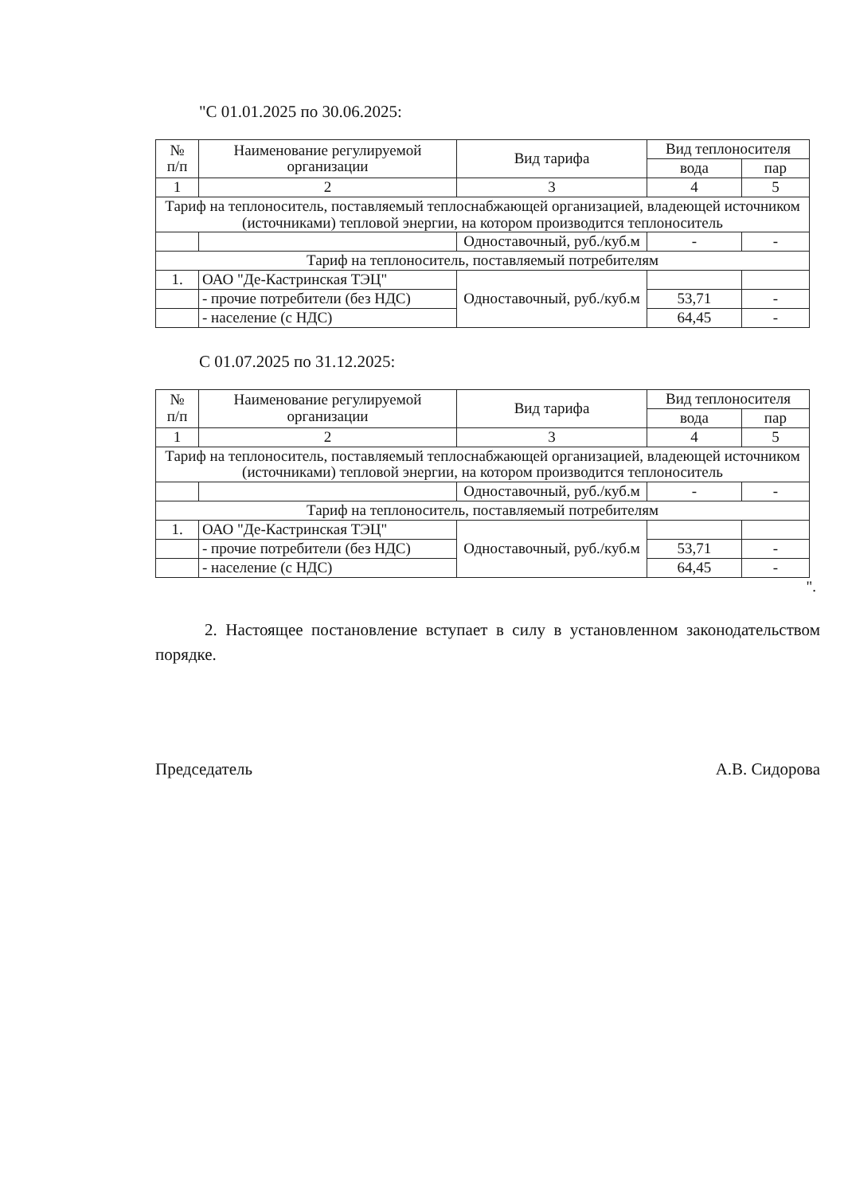"С 01.01.2025 по 30.06.2025:
| № п/п | Наименование регулируемой организации | Вид тарифа | Вид теплоносителя | |
| --- | --- | --- | --- | --- |
| | | | вода | пар |
| 1 | 2 | 3 | 4 | 5 |
| Тариф на теплоноситель, поставляемый теплоснабжающей организацией, владеющей источником (источниками) тепловой энергии, на котором производится теплоноситель | | | | |
| | | Одноставочный, руб./куб.м | - | - |
| Тариф на теплоноситель, поставляемый потребителям | | | | |
| 1. | ОАО "Де-Кастринская ТЭЦ" | Одноставочный, руб./куб.м | | |
| | - прочие потребители (без НДС) | | 53,71 | - |
| | - население (с НДС) | | 64,45 | - |
С 01.07.2025 по 31.12.2025:
| № п/п | Наименование регулируемой организации | Вид тарифа | Вид теплоносителя | |
| --- | --- | --- | --- | --- |
| | | | вода | пар |
| 1 | 2 | 3 | 4 | 5 |
| Тариф на теплоноситель, поставляемый теплоснабжающей организацией, владеющей источником (источниками) тепловой энергии, на котором производится теплоноситель | | | | |
| | | Одноставочный, руб./куб.м | - | - |
| Тариф на теплоноситель, поставляемый потребителям | | | | |
| 1. | ОАО "Де-Кастринская ТЭЦ" | Одноставочный, руб./куб.м | | |
| | - прочие потребители (без НДС) | | 53,71 | - |
| | - население (с НДС) | | 64,45 | - |
".
2. Настоящее постановление вступает в силу в установленном законодательством порядке.
Председатель А.В. Сидорова